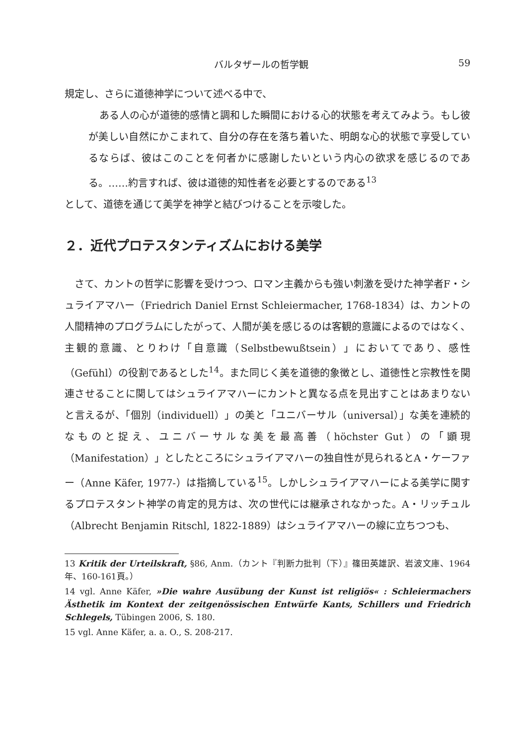バルタザールの哲学観 59
規定し、さらに道徳神学について述べる中で、
ある人の心が道徳的感情と調和した瞬間における心的状態を考えてみよう。もし彼が美しい自然にかこまれて、自分の存在を落ち着いた、明朗な心的状態で享受しているならば、彼はこのことを何者かに感謝したいという内心の欲求を感じるのである。……約言すれば、彼は道徳的知性者を必要とするのである<sup>13</sup>
として、道徳を通じて美学を神学と結びつけることを示唆した。
２．近代プロテスタンティズムにおける美学
さて、カントの哲学に影響を受けつつ、ロマン主義からも強い刺激を受けた神学者F・シュライアマハー（Friedrich Daniel Ernst Schleiermacher, 1768-1834）は、カントの人間精神のプログラムにしたがって、人間が美を感じるのは客観的意識によるのではなく、主観的意識、とりわけ「自意識（Selbstbewußtsein）」においてであり、感性（Gefühl）の役割であるとした<sup>14</sup>。また同じく美を道徳的象徴とし、道徳性と宗教性を関連させることに関してはシュライアマハーにカントと異なる点を見出すことはあまりないと言えるが、「個別（individuell）」の美と「ユニバーサル（universal）」な美を連続的なものと捉え、ユニバーサルな美を最高善（höchster Gut）の「顕現（Manifestation）」としたところにシュライアマハーの独自性が見られるとA・ケーファー（Anne Käfer, 1977-）は指摘している<sup>15</sup>。しかしシュライアマハーによる美学に関するプロテスタント神学の肯定的見方は、次の世代には継承されなかった。A・リッチュル（Albrecht Benjamin Ritschl, 1822-1889）はシュライアマハーの線に立ちつつも、
13 Kritik der Urteilskraft, §86, Anm.（カント『判断力批判（下）』篠田英雄訳、岩波文庫、1964年、160-161頁。）
14 vgl. Anne Käfer, »Die wahre Ausübung der Kunst ist religiös« : Schleiermachers Ästhetik im Kontext der zeitgenössischen Entwürfe Kants, Schillers und Friedrich Schlegels, Tübingen 2006, S. 180.
15 vgl. Anne Käfer, a. a. O., S. 208-217.